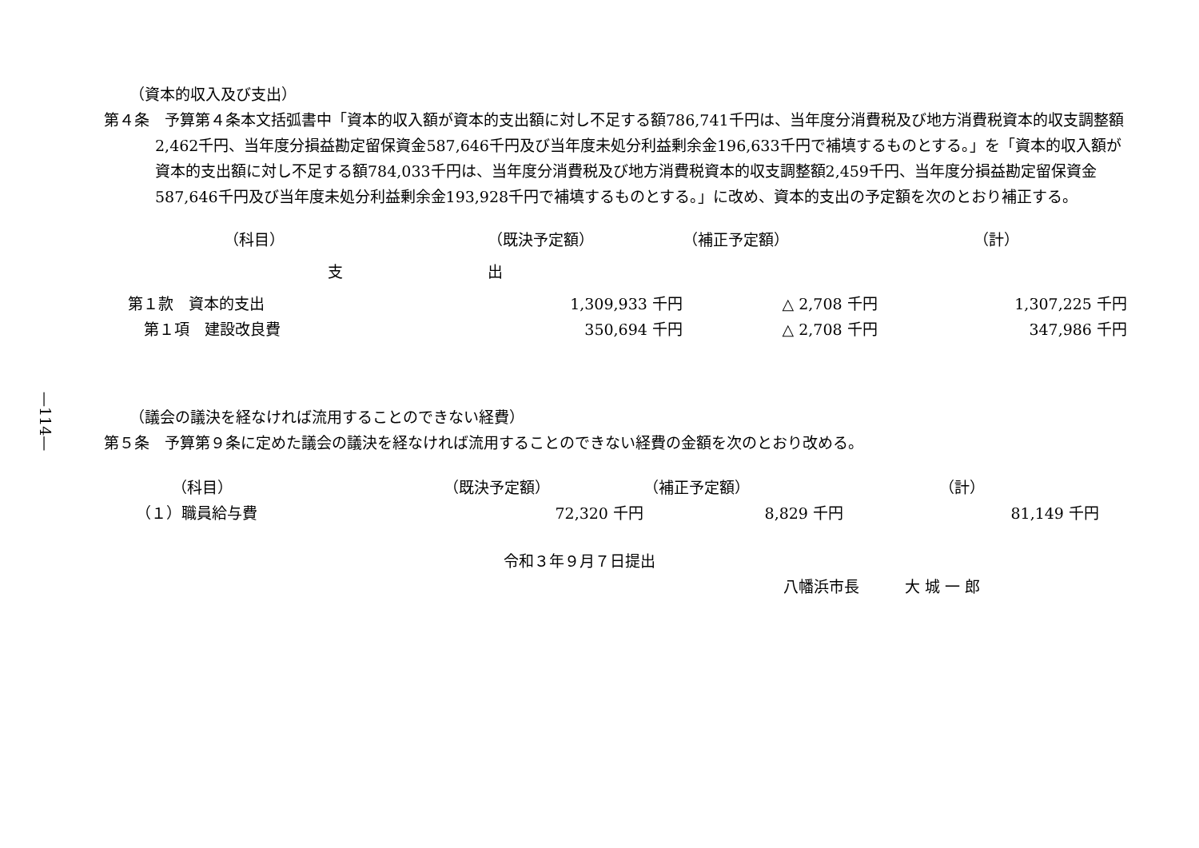—114—
（資本的収入及び支出）
第４条　予算第４条本文括弧書中「資本的収入額が資本的支出額に対し不足する額786,741千円は、当年度分消費税及び地方消費税資本的収支調整額2,462千円、当年度分損益勘定留保資金587,646千円及び当年度未処分利益剰余金196,633千円で補填するものとする。」を「資本的収入額が資本的支出額に対し不足する額784,033千円は、当年度分消費税及び地方消費税資本的収支調整額2,459千円、当年度分損益勘定留保資金587,646千円及び当年度未処分利益剰余金193,928千円で補填するものとする。」に改め、資本的支出の予定額を次のとおり補正する。
| （科目） | （既決予定額） | （補正予定額） | （計） |
| 支 | 出 | | |
| 第１款 資本的支出 | 1,309,933 千円 | △ 2,708 千円 | 1,307,225 千円 |
| 第１項 建設改良費 | 350,694 千円 | △ 2,708 千円 | 347,986 千円 |
（議会の議決を経なければ流用することのできない経費）
第５条　予算第９条に定めた議会の議決を経なければ流用することのできない経費の金額を次のとおり改める。
| （科目） | （既決予定額） | （補正予定額） | （計） |
| （１）職員給与費 | 72,320 千円 | 8,829 千円 | 81,149 千円 |
令和３年９月７日提出
八幡浜市長　　　大 城 一 郎